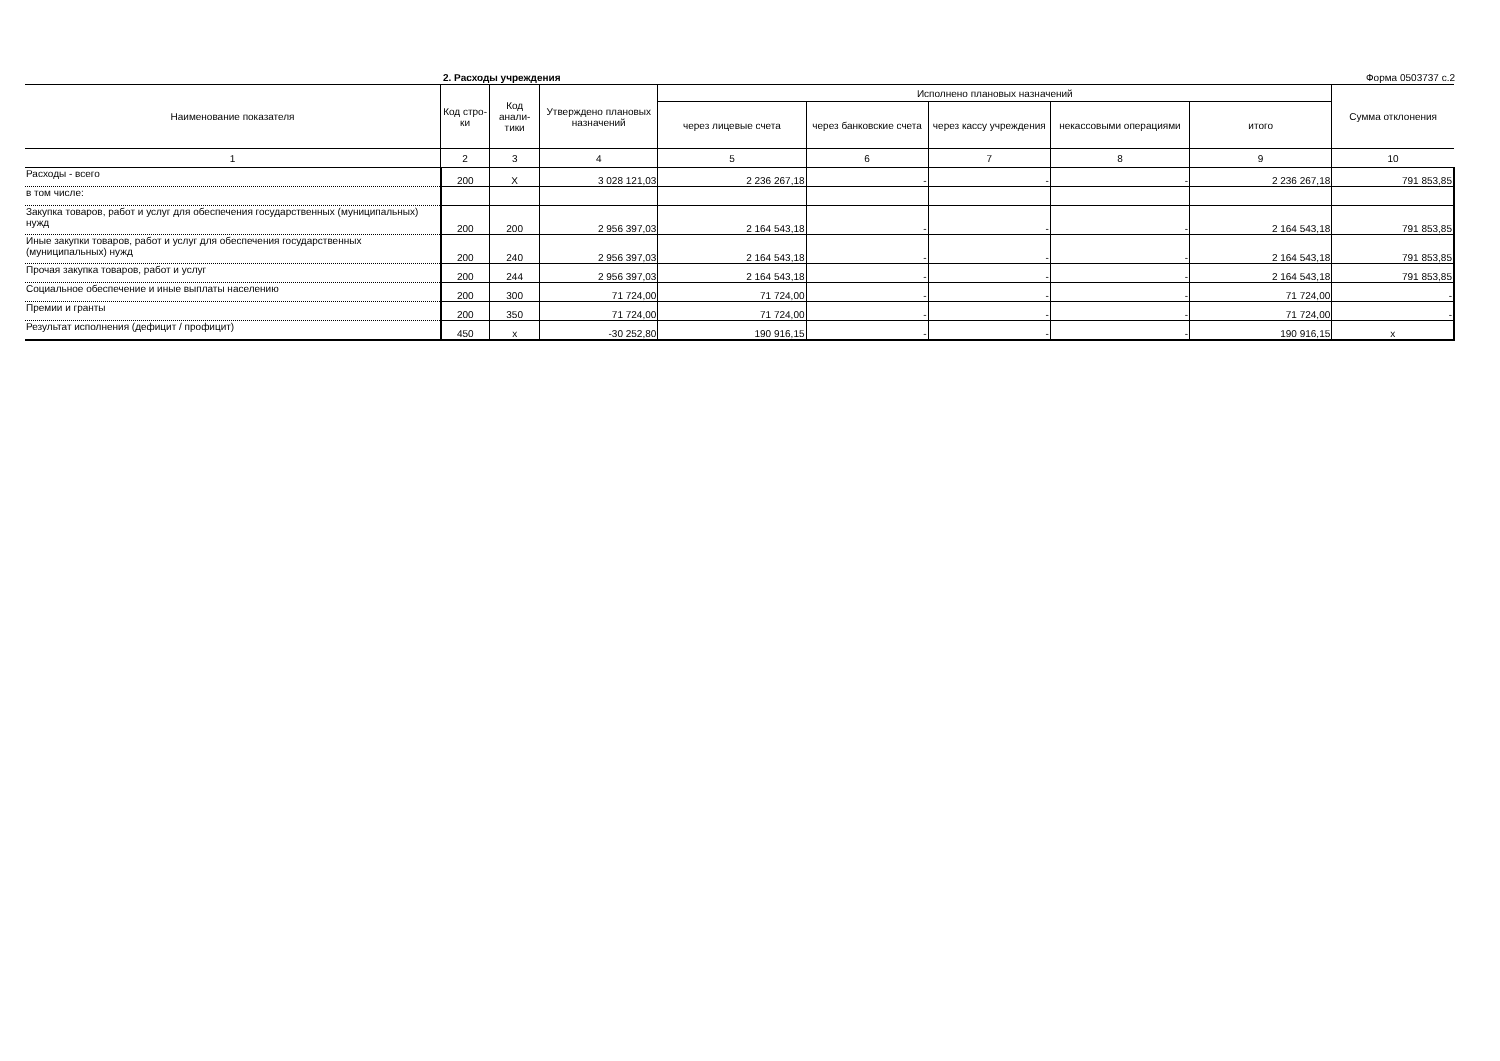2. Расходы учреждения Форма 0503737 с.2
| Наименование показателя | Код стро-ки | Код анали-тики | Утверждено плановых назначений | Исполнено плановых назначений | | | | | Сумма отклонения |
| --- | --- | --- | --- | --- | --- | --- | --- | --- | --- |
| | | | | через лицевые счета | через банковские счета | через кассу учреждения | некассовыми операциями | итого | |
| 1 | 2 | 3 | 4 | 5 | 6 | 7 | 8 | 9 | 10 |
| Расходы - всего | 200 | X | 3 028 121,03 | 2 236 267,18 | - | - | - | 2 236 267,18 | 791 853,85 |
| в том числе: | | | | | | | | | |
| Закупка товаров, работ и услуг для обеспечения государственных (муниципальных) нужд | 200 | 200 | 2 956 397,03 | 2 164 543,18 | - | - | - | 2 164 543,18 | 791 853,85 |
| Иные закупки товаров, работ и услуг для обеспечения государственных (муниципальных) нужд | 200 | 240 | 2 956 397,03 | 2 164 543,18 | - | - | - | 2 164 543,18 | 791 853,85 |
| Прочая закупка товаров, работ и услуг | 200 | 244 | 2 956 397,03 | 2 164 543,18 | - | - | - | 2 164 543,18 | 791 853,85 |
| Социальное обеспечение и иные выплаты населению | 200 | 300 | 71 724,00 | 71 724,00 | - | - | - | 71 724,00 | - |
| Премии и гранты | 200 | 350 | 71 724,00 | 71 724,00 | - | - | - | 71 724,00 | - |
| Результат исполнения (дефицит / профицит) | 450 | x | -30 252,80 | 190 916,15 | - | - | - | 190 916,15 | x |